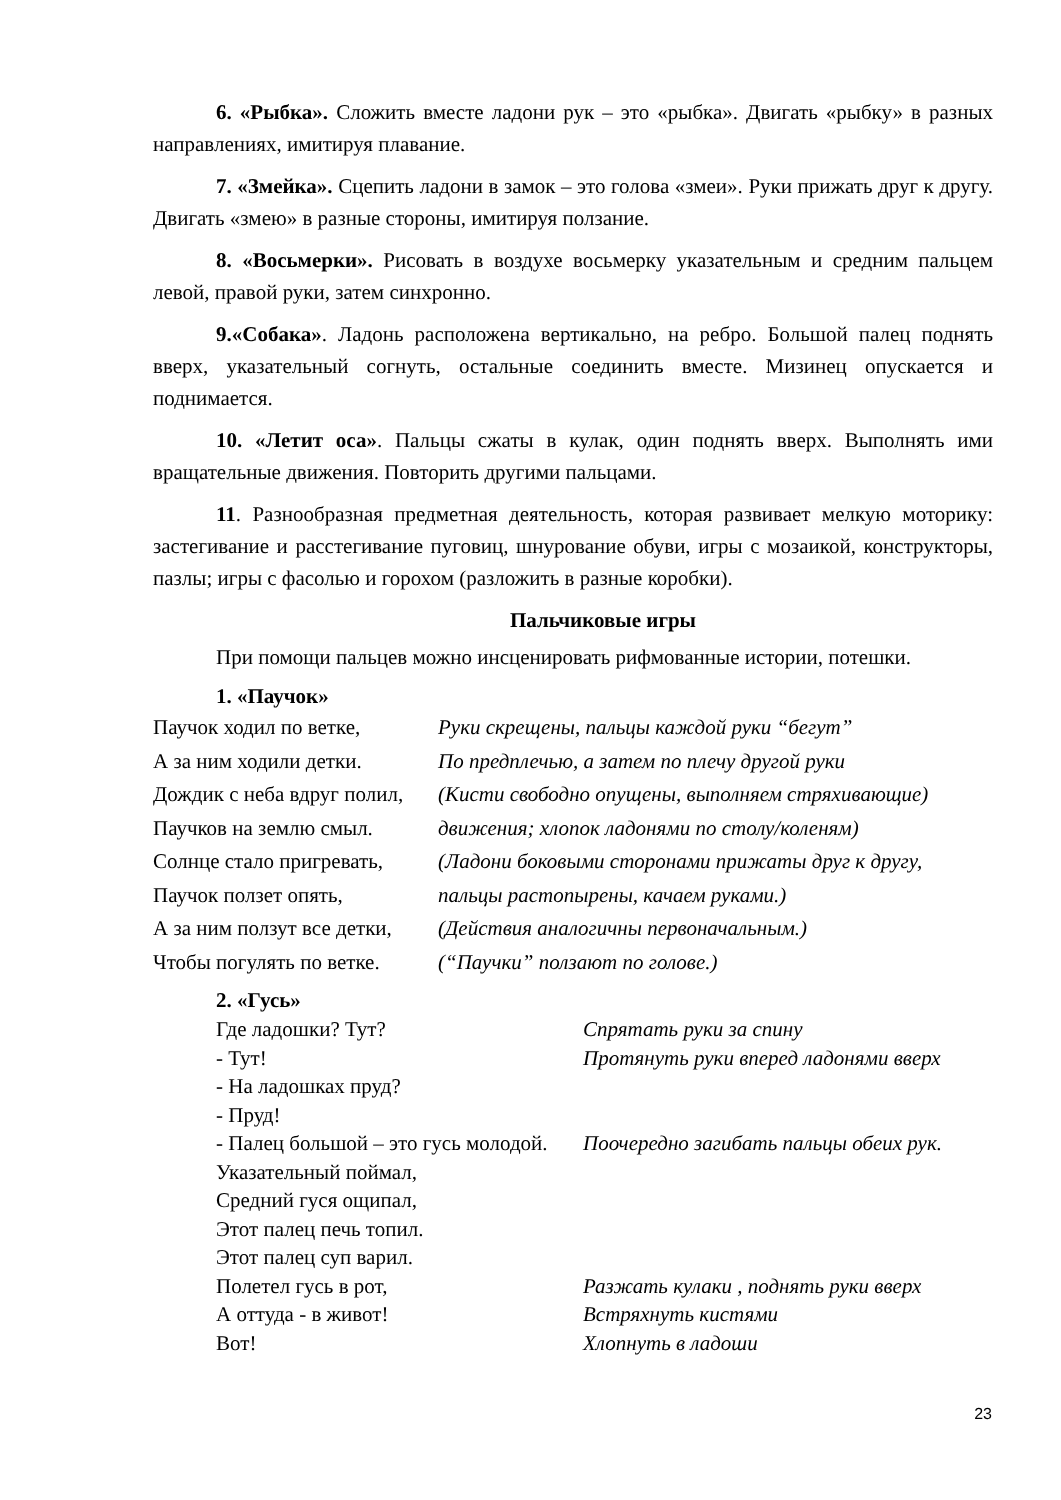6. «Рыбка». Сложить вместе ладони рук – это «рыбка». Двигать «рыбку» в разных направлениях, имитируя плавание.
7. «Змейка». Сцепить ладони в замок – это голова «змеи». Руки прижать друг к другу. Двигать «змею» в разные стороны, имитируя ползание.
8. «Восьмерки». Рисовать в воздухе восьмерку указательным и средним пальцем левой, правой руки, затем синхронно.
9.«Собака». Ладонь расположена вертикально, на ребро. Большой палец поднять вверх, указательный согнуть, остальные соединить вместе. Мизинец опускается и поднимается.
10. «Летит оса». Пальцы сжаты в кулак, один поднять вверх. Выполнять ими вращательные движения. Повторить другими пальцами.
11. Разнообразная предметная деятельность, которая развивает мелкую моторику: застегивание и расстегивание пуговиц, шнурование обуви, игры с мозаикой, конструкторы, пазлы; игры с фасолью и горохом (разложить в разные коробки).
Пальчиковые игры
При помощи пальцев можно инсценировать рифмованные истории, потешки.
1. «Паучок»
Паучок ходил по ветке, Руки скрещены, пальцы каждой руки “бегут”
А за ним ходили детки. По предплечью, а затем по плечу другой руки
Дождик с неба вдруг полил, (Кисти свободно опущены, выполняем стряхивающие)
Паучков на землю смыл. движения; хлопок ладонями по столу/коленям)
Солнце стало пригревать, (Ладони боковыми сторонами прижаты друг к другу,
Паучок ползет опять, пальцы растопырены, качаем руками.)
А за ним ползут все детки, (Действия аналогичны первоначальным.)
Чтобы погулять по ветке. (“Паучки” ползают по голове.)
2. «Гусь»
Где ладошки? Тут? Спрятать руки за спину
- Тут! Протянуть руки вперед ладонями вверх
- На ладошках пруд?
- Пруд!
- Палец большой – это гусь молодой. Поочередно загибать пальцы обеих рук.
Указательный поймал,
Средний гуся ощипал,
Этот палец печь топил.
Этот палец суп варил.
Полетел гусь в рот, Разжать кулаки , поднять руки вверх
А оттуда - в живот! Встряхнуть кистями
Вот! Хлопнуть в ладоши
23